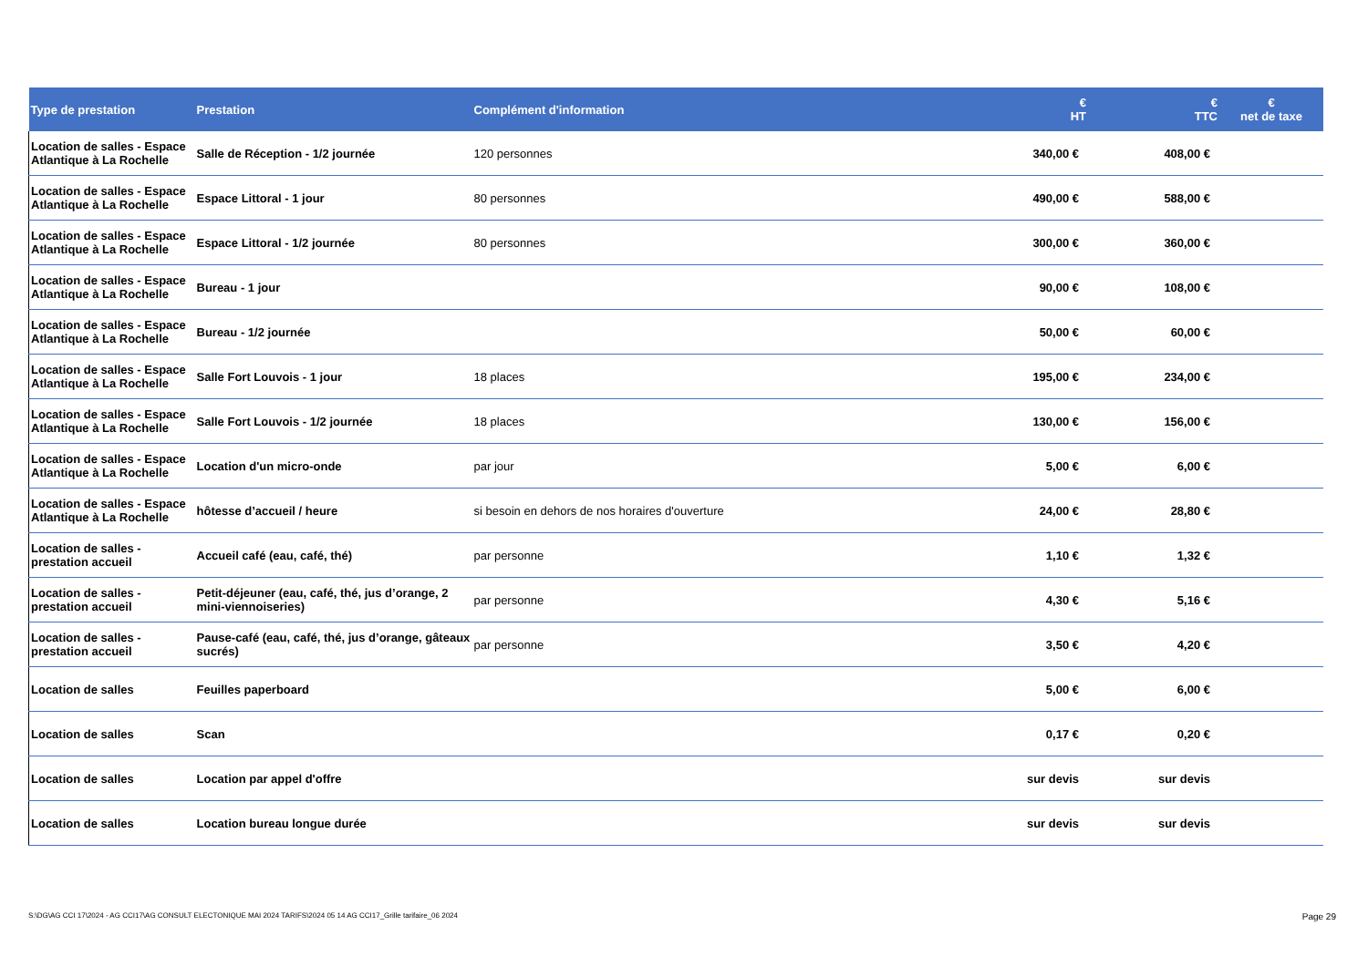| Type de prestation | Prestation | Complément d'information | € HT | € TTC | € net de taxe |
| --- | --- | --- | --- | --- | --- |
| Location de salles - Espace Atlantique à La Rochelle | Salle de Réception - 1/2 journée | 120 personnes | 340,00 € | 408,00 € | |
| Location de salles - Espace Atlantique à La Rochelle | Espace Littoral - 1 jour | 80 personnes | 490,00 € | 588,00 € | |
| Location de salles - Espace Atlantique à La Rochelle | Espace Littoral - 1/2 journée | 80 personnes | 300,00 € | 360,00 € | |
| Location de salles - Espace Atlantique à La Rochelle | Bureau - 1 jour | | 90,00 € | 108,00 € | |
| Location de salles - Espace Atlantique à La Rochelle | Bureau - 1/2 journée | | 50,00 € | 60,00 € | |
| Location de salles - Espace Atlantique à La Rochelle | Salle Fort Louvois - 1 jour | 18 places | 195,00 € | 234,00 € | |
| Location de salles - Espace Atlantique à La Rochelle | Salle Fort Louvois - 1/2 journée | 18 places | 130,00 € | 156,00 € | |
| Location de salles - Espace Atlantique à La Rochelle | Location d'un micro-onde | par jour | 5,00 € | 6,00 € | |
| Location de salles - Espace Atlantique à La Rochelle | hôtesse d’accueil / heure | si besoin en dehors de nos horaires d'ouverture | 24,00 € | 28,80 € | |
| Location de salles - prestation accueil | Accueil café (eau, café, thé) | par personne | 1,10 € | 1,32 € | |
| Location de salles - prestation accueil | Petit-déjeuner (eau, café, thé, jus d’orange, 2 mini-viennoiseries) | par personne | 4,30 € | 5,16 € | |
| Location de salles - prestation accueil | Pause-café (eau, café, thé, jus d’orange, gâteaux sucrés) | par personne | 3,50 € | 4,20 € | |
| Location de salles | Feuilles paperboard | | 5,00 € | 6,00 € | |
| Location de salles | Scan | | 0,17 € | 0,20 € | |
| Location de salles | Location par appel d'offre | | sur devis | sur devis | |
| Location de salles | Location bureau longue durée | | sur devis | sur devis | |
S:\DG\AG CCI 17\2024 - AG CCI17\AG CONSULT ELECTONIQUE MAI 2024 TARIFS\2024 05 14 AG CCI17_Grille tarifaire_06 2024
Page 29